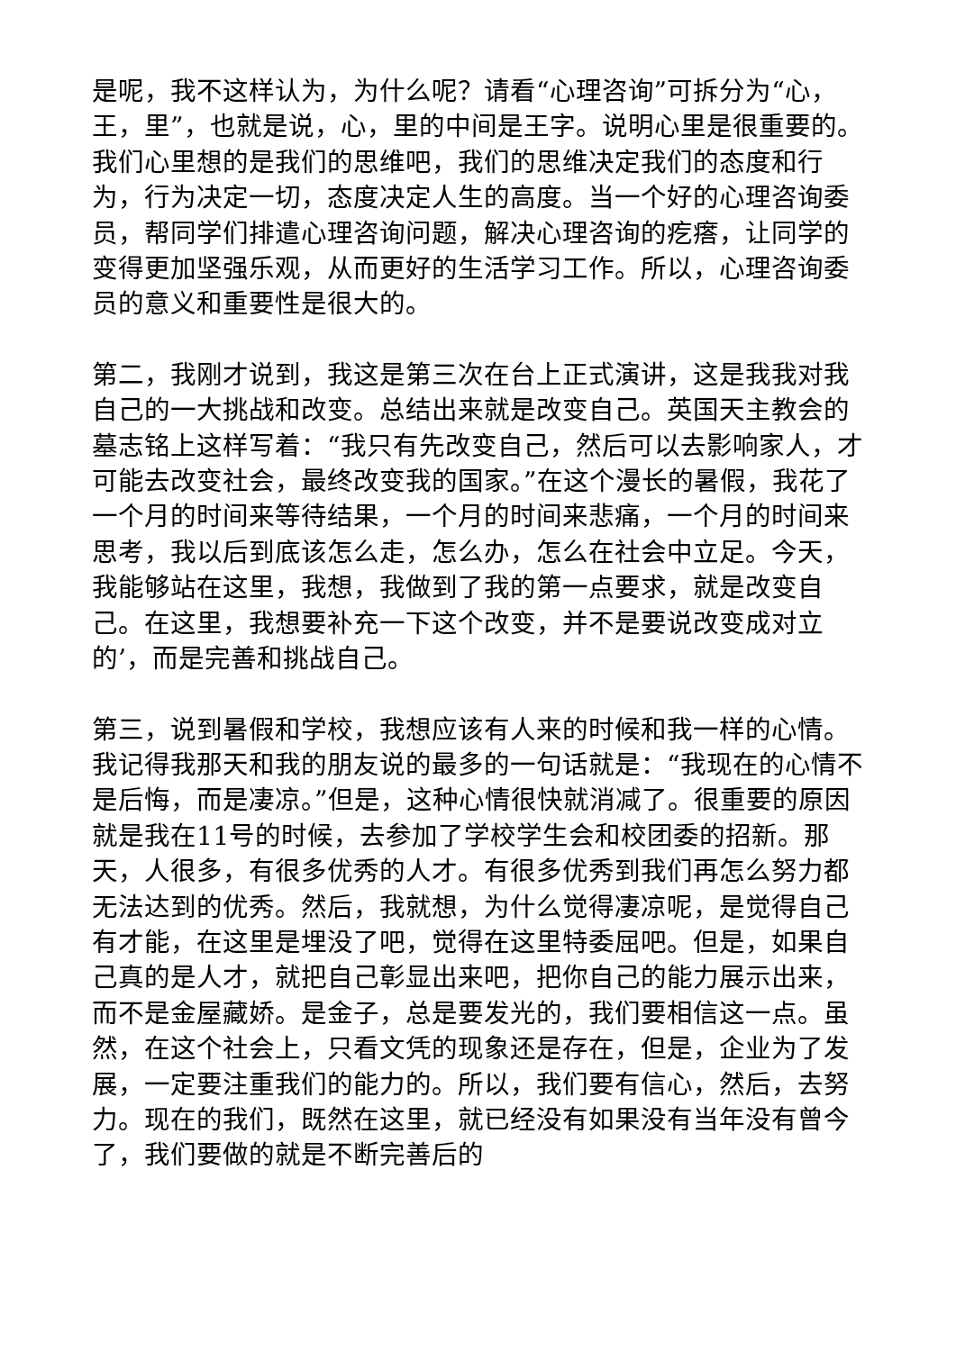是呢，我不这样认为，为什么呢？请看“心理咨询”可拆分为“心，王，里”，也就是说，心，里的中间是王字。说明心里是很重要的。我们心里想的是我们的思维吧，我们的思维决定我们的态度和行为，行为决定一切，态度决定人生的高度。当一个好的心理咨询委员，帮同学们排遣心理咨询问题，解决心理咨询的疙瘩，让同学的变得更加坚强乐观，从而更好的生活学习工作。所以，心理咨询委员的意义和重要性是很大的。
第二，我刚才说到，我这是第三次在台上正式演讲，这是我我对我自己的一大挑战和改变。总结出来就是改变自己。英国天主教会的墓志铭上这样写着：“我只有先改变自己，然后可以去影响家人，才可能去改变社会，最终改变我的国家。”在这个漫长的暑假，我花了一个月的时间来等待结果，一个月的时间来悲痛，一个月的时间来思考，我以后到底该怎么走，怎么办，怎么在社会中立足。今天，我能够站在这里，我想，我做到了我的第一点要求，就是改变自己。在这里，我想要补充一下这个改变，并不是要说改变成对立的’，而是完善和挑战自己。
第三，说到暑假和学校，我想应该有人来的时候和我一样的心情。我记得我那天和我的朋友说的最多的一句话就是：“我现在的心情不是后悔，而是凄凉。”但是，这种心情很快就消减了。很重要的原因就是我在11号的时候，去参加了学校学生会和校团委的招新。那天，人很多，有很多优秀的人才。有很多优秀到我们再怎么努力都无法达到的优秀。然后，我就想，为什么觉得凄凉呢，是觉得自己有才能，在这里是埋没了吧，觉得在这里特委屈吧。但是，如果自己真的是人才，就把自己彰显出来吧，把你自己的能力展示出来，而不是金屋藏娇。是金子，总是要发光的，我们要相信这一点。虽然，在这个社会上，只看文凭的现象还是存在，但是，企业为了发展，一定要注重我们的能力的。所以，我们要有信心，然后，去努力。现在的我们，既然在这里，就已经没有如果没有当年没有曾今了，我们要做的就是不断完善后的